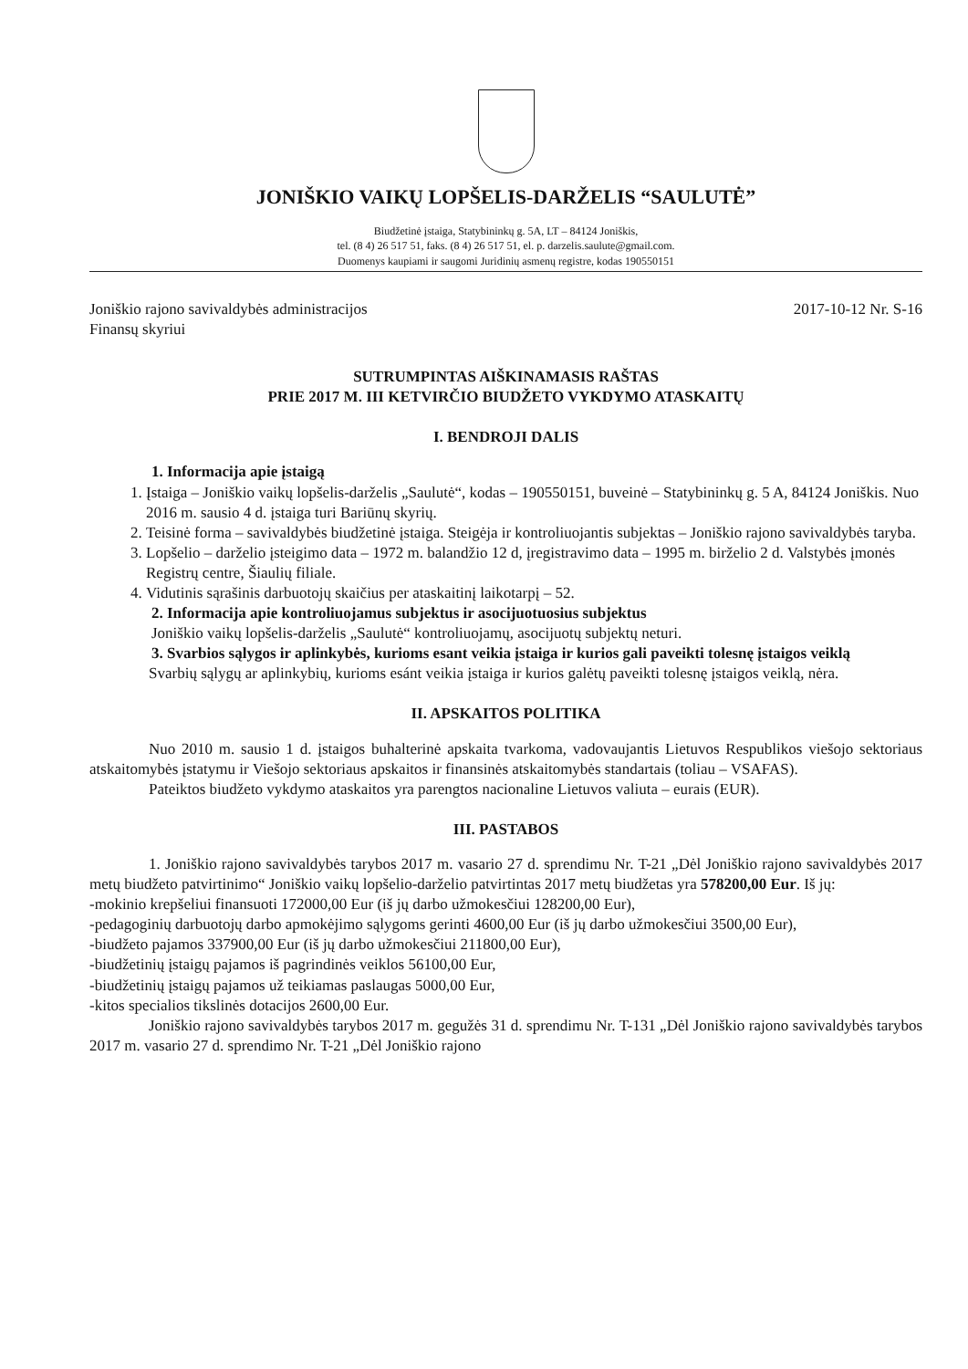JONIŠKIO VAIKŲ LOPŠELIS-DARŽELIS “SAULUTĖ”
Biudžetinė įstaiga, Statybininkų g. 5A, LT – 84124 Joniškis,
tel. (8 4) 26 517 51, faks. (8 4) 26 517 51, el. p. darzelis.saulute@gmail.com.
Duomenys kaupiami ir saugomi Juridinių asmenų registre, kodas 190550151
Joniškio rajono savivaldybės administracijos
Finansų skyriui
2017-10-12 Nr. S-16
SUTRUMPINTAS AIŠKINAMASIS RAŠTAS
PRIE 2017 M. III KETVIRČIO BIUDŽETO VYKDYMO ATASKAITŲ
I. BENDROJI DALIS
1. Informacija apie įstaigą
1. Įstaiga – Joniškio vaikų lopšelis-darželis „Saulutė“, kodas – 190550151, buveinė – Statybininkų g. 5 A, 84124 Joniškis. Nuo 2016 m. sausio 4 d. įstaiga turi Bariūnų skyrių.
2. Teisinė forma – savivaldybės biudžetinė įstaiga. Steigėja ir kontroliuojantis subjektas – Joniškio rajono savivaldybės taryba.
3. Lopšelio – darželio įsteigimo data – 1972 m. balandžio 12 d, įregistravimo data – 1995 m. birželio 2 d. Valstybės įmonės Registrų centre, Šiaulių filiale.
4. Vidutinis sąrašinis darbuotojų skaičius per ataskaitinį laikotarpį – 52.
2. Informacija apie kontroliuojamus subjektus ir asocijuotuosius subjektus
Joniškio vaikų lopšelis-darželis „Saulutė“ kontroliuojamų, asocijuotų subjektų neturi.
3. Svarbios sąlygos ir aplinkybės, kurioms esant veikia įstaiga ir kurios gali paveikti tolesnę įstaigos veiklą
Svarbių sąlygų ar aplinkybių, kurioms esánt veikia įstaiga ir kurios galėtų paveikti tolesnę įstaigos veiklą, nėra.
II. APSKAITOS POLITIKA
Nuo 2010 m. sausio 1 d. įstaigos buhalterinė apskaita tvarkoma, vadovaujantis Lietuvos Respublikos viešojo sektoriaus atskaitomybės įstatymu ir Viešojo sektoriaus apskaitos ir finansinės atskaitomybės standartais (toliau – VSAFAS).
Pateiktos biudžeto vykdymo ataskaitos yra parengtos nacionaline Lietuvos valiuta – eurais (EUR).
III. PASTABOS
1. Joniškio rajono savivaldybės tarybos 2017 m. vasario 27 d. sprendimu Nr. T-21 „Dėl Joniškio rajono savivaldybės 2017 metų biudžeto patvirtinimo“ Joniškio vaikų lopšelio-darželio patvirtintas 2017 metų biudžetas yra 578200,00 Eur. Iš jų:
-mokinio krepšeliui finansuoti 172000,00 Eur (iš jų darbo užmokesčiui 128200,00 Eur),
-pedagoginių darbuotojų darbo apmokėjimo sąlygoms gerinti 4600,00 Eur (iš jų darbo užmokesčiui 3500,00 Eur),
-biudžeto pajamos 337900,00 Eur (iš jų darbo užmokesčiui 211800,00 Eur),
-biudžetinių įstaigų pajamos iš pagrindinės veiklos 56100,00 Eur,
-biudžetinių įstaigų pajamos už teikiamas paslaugas 5000,00 Eur,
-kitos specialios tikslinės dotacijos 2600,00 Eur.
Joniškio rajono savivaldybės tarybos 2017 m. gegužės 31 d. sprendimu Nr. T-131 „Dėl Joniškio rajono savivaldybės tarybos 2017 m. vasario 27 d. sprendimo Nr. T-21 „Dėl Joniškio rajono